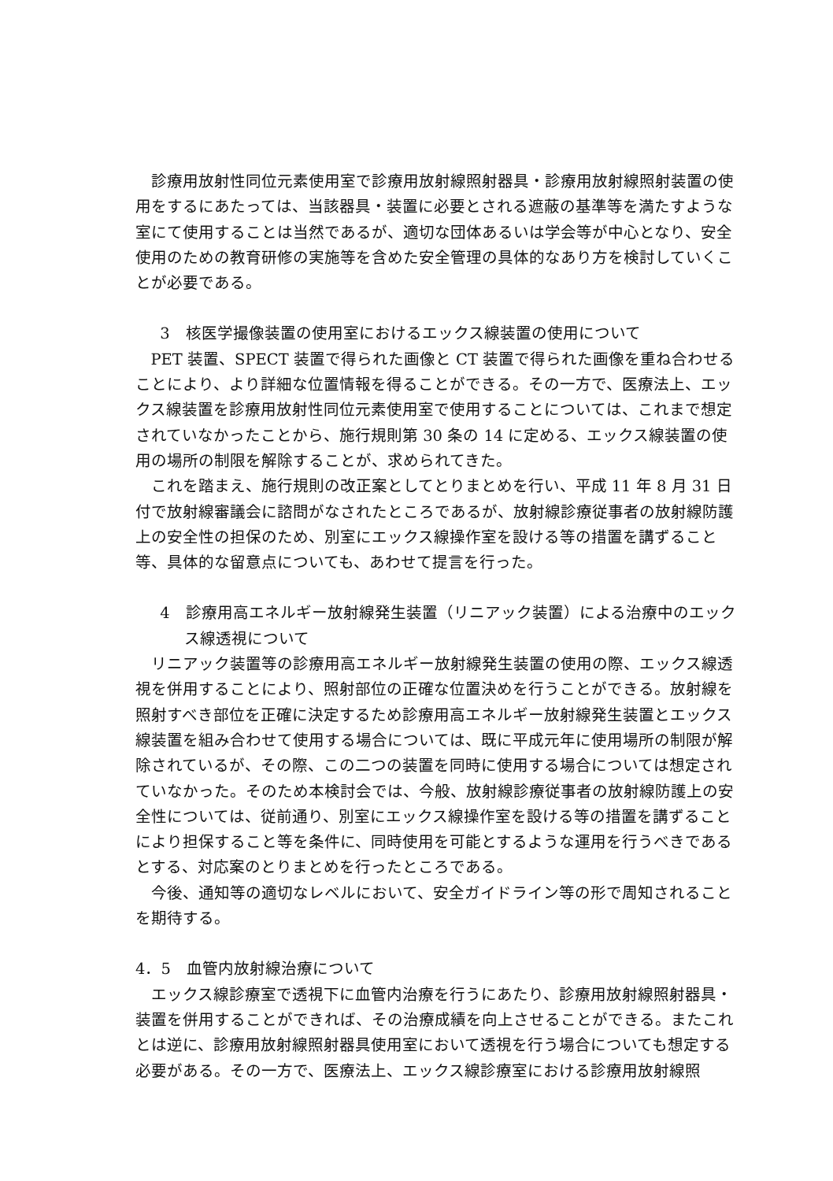診療用放射性同位元素使用室で診療用放射線照射器具・診療用放射線照射装置の使用をするにあたっては、当該器具・装置に必要とされる遮蔽の基準等を満たすような室にて使用することは当然であるが、適切な団体あるいは学会等が中心となり、安全使用のための教育研修の実施等を含めた安全管理の具体的なあり方を検討していくことが必要である。
3　核医学撮像装置の使用室におけるエックス線装置の使用について
PET 装置、SPECT 装置で得られた画像と CT 装置で得られた画像を重ね合わせることにより、より詳細な位置情報を得ることができる。その一方で、医療法上、エックス線装置を診療用放射性同位元素使用室で使用することについては、これまで想定されていなかったことから、施行規則第 30 条の 14 に定める、エックス線装置の使用の場所の制限を解除することが、求められてきた。
これを踏まえ、施行規則の改正案としてとりまとめを行い、平成 11 年 8 月 31 日付で放射線審議会に諮問がなされたところであるが、放射線診療従事者の放射線防護上の安全性の担保のため、別室にエックス線操作室を設ける等の措置を講ずること等、具体的な留意点についても、あわせて提言を行った。
4　診療用高エネルギー放射線発生装置（リニアック装置）による治療中のエックス線透視について
リニアック装置等の診療用高エネルギー放射線発生装置の使用の際、エックス線透視を併用することにより、照射部位の正確な位置決めを行うことができる。放射線を照射すべき部位を正確に決定するため診療用高エネルギー放射線発生装置とエックス線装置を組み合わせて使用する場合については、既に平成元年に使用場所の制限が解除されているが、その際、この二つの装置を同時に使用する場合については想定されていなかった。そのため本検討会では、今般、放射線診療従事者の放射線防護上の安全性については、従前通り、別室にエックス線操作室を設ける等の措置を講ずることにより担保すること等を条件に、同時使用を可能とするような運用を行うべきであるとする、対応案のとりまとめを行ったところである。
今後、通知等の適切なレベルにおいて、安全ガイドライン等の形で周知されることを期待する。
4．5　血管内放射線治療について
エックス線診療室で透視下に血管内治療を行うにあたり、診療用放射線照射器具・装置を併用することができれば、その治療成績を向上させることができる。またこれとは逆に、診療用放射線照射器具使用室において透視を行う場合についても想定する必要がある。その一方で、医療法上、エックス線診療室における診療用放射線照